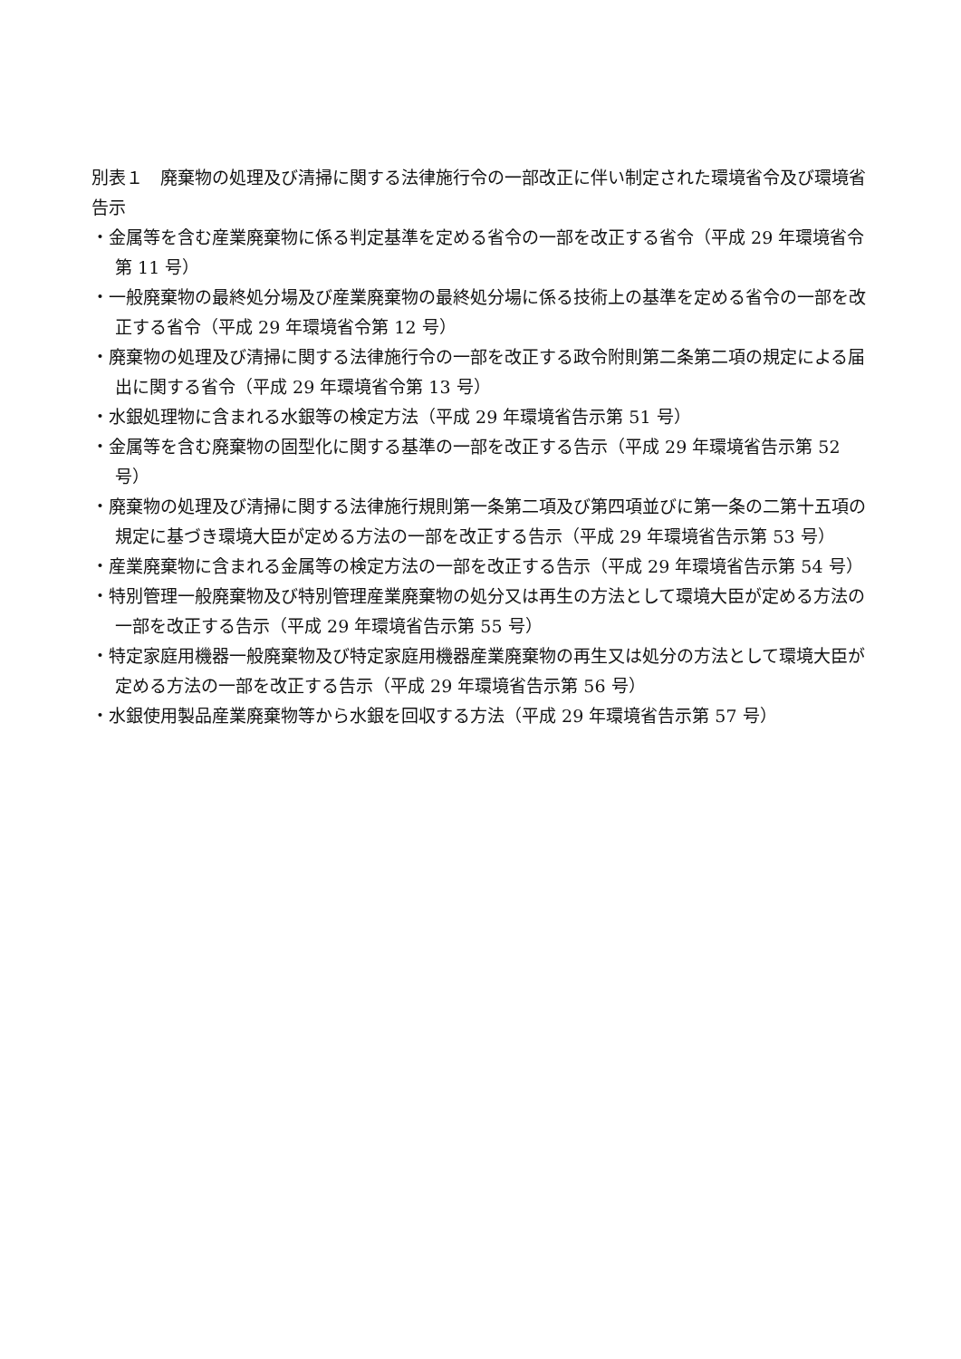別表１　廃棄物の処理及び清掃に関する法律施行令の一部改正に伴い制定された環境省令及び環境省告示
・金属等を含む産業廃棄物に係る判定基準を定める省令の一部を改正する省令（平成 29 年環境省令第 11 号）
・一般廃棄物の最終処分場及び産業廃棄物の最終処分場に係る技術上の基準を定める省令の一部を改正する省令（平成 29 年環境省令第 12 号）
・廃棄物の処理及び清掃に関する法律施行令の一部を改正する政令附則第二条第二項の規定による届出に関する省令（平成 29 年環境省令第 13 号）
・水銀処理物に含まれる水銀等の検定方法（平成 29 年環境省告示第 51 号）
・金属等を含む廃棄物の固型化に関する基準の一部を改正する告示（平成 29 年環境省告示第 52 号）
・廃棄物の処理及び清掃に関する法律施行規則第一条第二項及び第四項並びに第一条の二第十五項の規定に基づき環境大臣が定める方法の一部を改正する告示（平成 29 年環境省告示第 53 号）
・産業廃棄物に含まれる金属等の検定方法の一部を改正する告示（平成 29 年環境省告示第 54 号）
・特別管理一般廃棄物及び特別管理産業廃棄物の処分又は再生の方法として環境大臣が定める方法の一部を改正する告示（平成 29 年環境省告示第 55 号）
・特定家庭用機器一般廃棄物及び特定家庭用機器産業廃棄物の再生又は処分の方法として環境大臣が定める方法の一部を改正する告示（平成 29 年環境省告示第 56 号）
・水銀使用製品産業廃棄物等から水銀を回収する方法（平成 29 年環境省告示第 57 号）